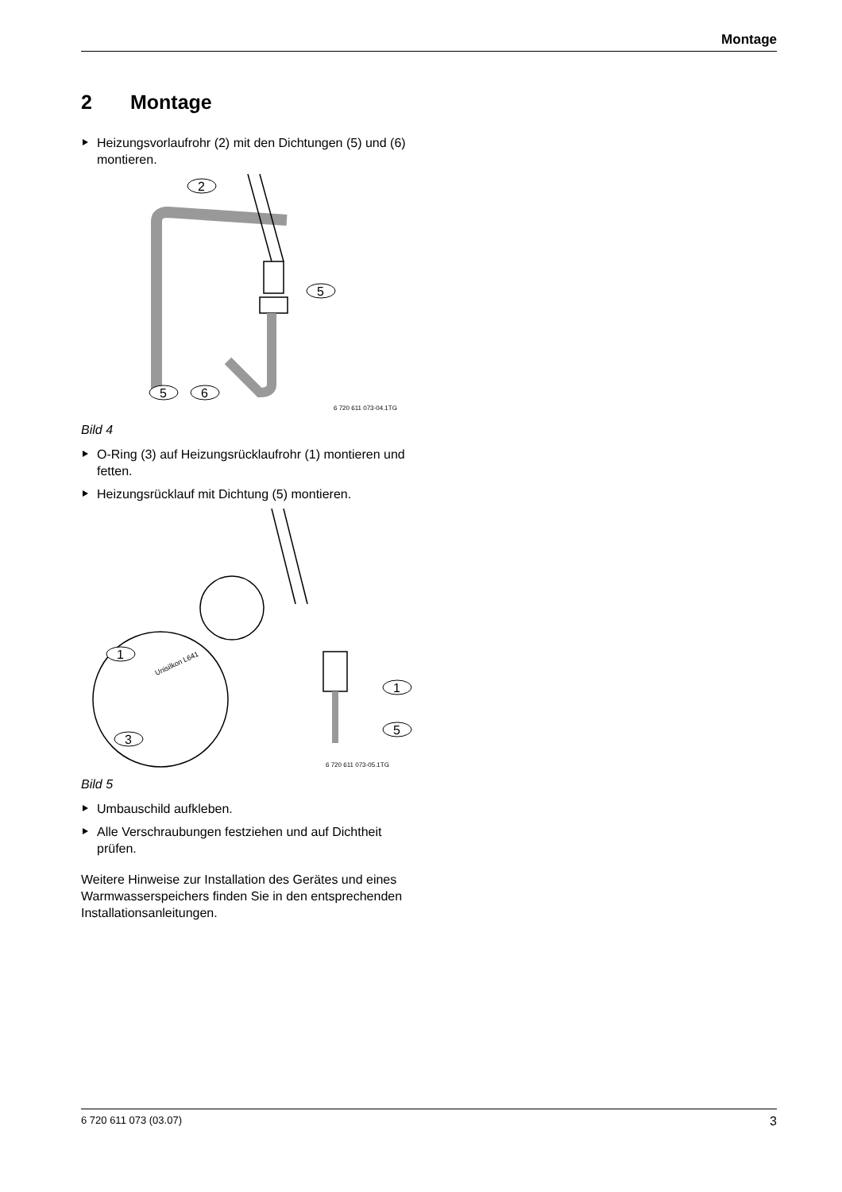Montage
2 Montage
Heizungsvorlaufrohr (2) mit den Dichtungen (5) und (6) montieren.
2
5
5
6
6 720 611 073-04.1TG
Bild 4
O-Ring (3) auf Heizungsrücklaufrohr (1) montieren und fetten.
Heizungsrücklauf mit Dichtung (5) montieren.
1
3
1
5
Unisilkon L641
6 720 611 073-05.1TG
Bild 5
Umbauschild aufkleben.
Alle Verschraubungen festziehen und auf Dichtheit prüfen.
Weitere Hinweise zur Installation des Gerätes und eines Warmwasserspeichers finden Sie in den entsprechenden Installationsanleitungen.
6 720 611 073 (03.07) 3